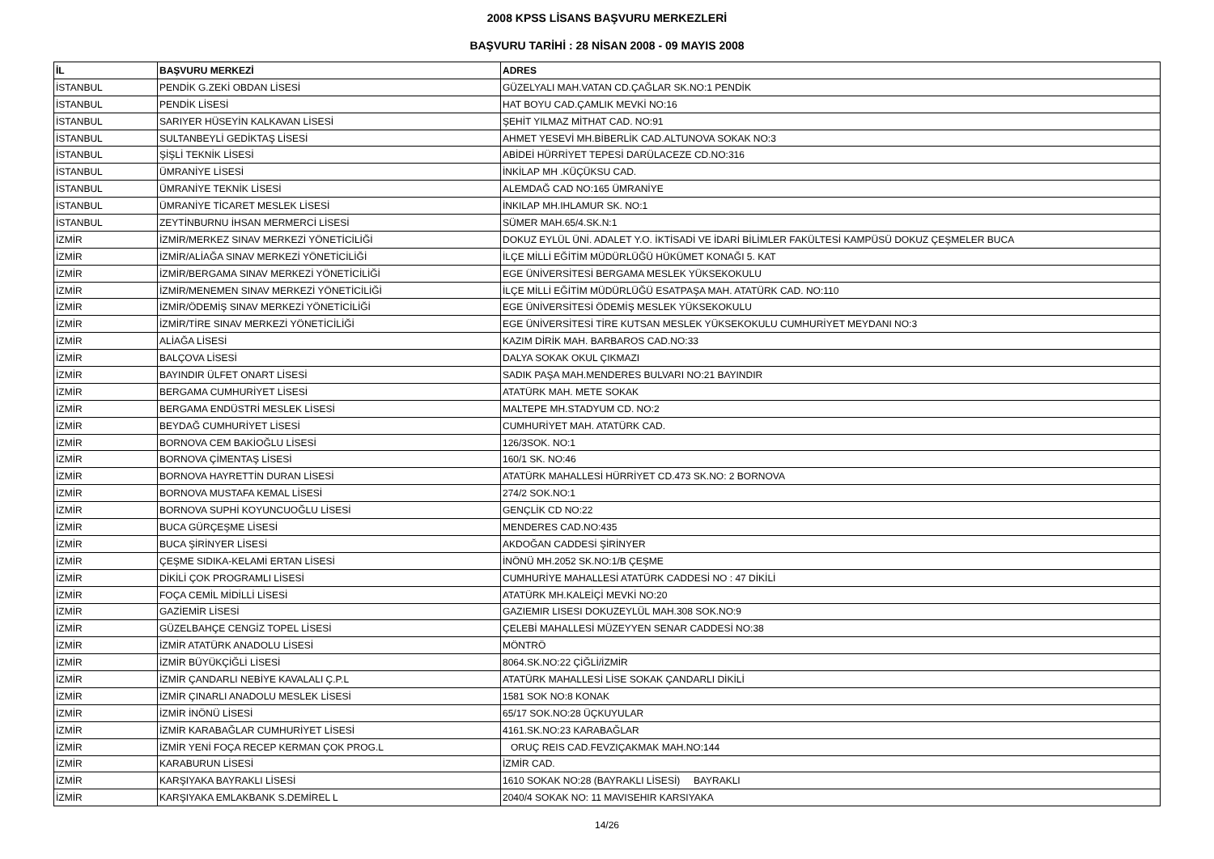2008 KPSS LİSANS BAŞVURU MERKEZLERİ
BAŞVURU TARİHİ : 28 NİSAN 2008 - 09 MAYIS 2008
| İL | BAŞVURU MERKEZİ | ADRES |
| --- | --- | --- |
| İSTANBUL | PENDİK G.ZEKİ OBDAN LİSESİ | GÜZELYALI MAH.VATAN CD.ÇAĞLAR SK.NO:1 PENDİK |
| İSTANBUL | PENDİK LİSESİ | HAT BOYU CAD.ÇAMLIK MEVKİ NO:16 |
| İSTANBUL | SARIYER HÜSEYİN KALKAVAN LİSESİ | ŞEHİT YILMAZ MİTHAT CAD. NO:91 |
| İSTANBUL | SULTANBEYLİ GEDİKTAŞ LİSESİ | AHMET YESEVİ MH.BİBERLİK CAD.ALTUNOVA SOKAK NO:3 |
| İSTANBUL | ŞİŞLİ TEKNİK LİSESİ | ABİDEİ HÜRRİYET TEPESİ DARÜLACEZE CD.NO:316 |
| İSTANBUL | ÜMRANİYE LİSESİ | İNKİLAP MH .KÜÇÜKSU CAD. |
| İSTANBUL | ÜMRANİYE TEKNİK LİSESİ | ALEMDAĞ CAD NO:165 ÜMRANİYE |
| İSTANBUL | ÜMRANİYE TİCARET MESLEK LİSESİ | İNKILAP MH.IHLAMUR SK. NO:1 |
| İSTANBUL | ZEYTİNBURNU İHSAN MERMERCİ LİSESİ | SÜMER MAH.65/4.SK.N:1 |
| İZMİR | İZMİR/MERKEZ SINAV MERKEZİ YÖNETİCİLİĞİ | DOKUZ EYLÜL ÜNİ. ADALET Y.O. İKTİSADİ VE İDARİ BİLİMLER FAKÜLTESİ KAMPÜSÜ DOKUZ ÇEŞMELER BUCA |
| İZMİR | İZMİR/ALİAĞA SINAV MERKEZİ YÖNETİCİLİĞİ | İLÇE MİLLİ EĞİTİM MÜDÜRLÜĞÜ HÜKÜMET KONAĞI 5. KAT |
| İZMİR | İZMİR/BERGAMA SINAV MERKEZİ YÖNETİCİLİĞİ | EGE ÜNİVERSİTESİ BERGAMA MESLEK YÜKSEKOKULU |
| İZMİR | İZMİR/MENEMEN SINAV MERKEZİ YÖNETİCİLİĞİ | İLÇE MİLLİ EĞİTİM MÜDÜRLÜĞÜ ESATPAŞA MAH. ATATÜRK CAD. NO:110 |
| İZMİR | İZMİR/ÖDEMİŞ SINAV MERKEZİ YÖNETİCİLİĞİ | EGE ÜNİVERSİTESİ ÖDEMİŞ MESLEK YÜKSEKOKULU |
| İZMİR | İZMİR/TİRE SINAV MERKEZİ YÖNETİCİLİĞİ | EGE ÜNİVERSİTESİ TİRE KUTSAN MESLEK YÜKSEKOKULU CUMHURİYET MEYDANI NO:3 |
| İZMİR | ALİAĞA LİSESİ | KAZIM DİRİK MAH. BARBAROS CAD.NO:33 |
| İZMİR | BALÇOVA LİSESİ | DALYA SOKAK OKUL ÇIKMAZI |
| İZMİR | BAYINDIR ÜLFET ONART LİSESİ | SADIK PAŞA MAH.MENDERES BULVARI NO:21 BAYINDIR |
| İZMİR | BERGAMA CUMHURİYET LİSESİ | ATATÜRK MAH. METE SOKAK |
| İZMİR | BERGAMA ENDÜSTRİ MESLEK LİSESİ | MALTEPE MH.STADYUM CD. NO:2 |
| İZMİR | BEYDAĞ CUMHURİYET LİSESİ | CUMHURİYET MAH. ATATÜRK CAD. |
| İZMİR | BORNOVA CEM BAKİOĞLU LİSESİ | 126/3SOK. NO:1 |
| İZMİR | BORNOVA ÇİMENTAŞ LİSESİ | 160/1 SK. NO:46 |
| İZMİR | BORNOVA HAYRETTİN DURAN LİSESİ | ATATÜRK MAHALLESİ HÜRRİYET CD.473 SK.NO: 2 BORNOVA |
| İZMİR | BORNOVA MUSTAFA KEMAL LİSESİ | 274/2 SOK.NO:1 |
| İZMİR | BORNOVA SUPHİ KOYUNCUOĞLU LİSESİ | GENÇLİK CD NO:22 |
| İZMİR | BUCA GÜRÇEŞME LİSESİ | MENDERES CAD.NO:435 |
| İZMİR | BUCA ŞİRİNYER LİSESİ | AKDOĞAN CADDESİ ŞİRİNYER |
| İZMİR | ÇEŞME SIDIKA-KELAMİ ERTAN LİSESİ | İNÖNÜ MH.2052 SK.NO:1/B ÇEŞME |
| İZMİR | DİKİLİ ÇOK PROGRAMLI LİSESİ | CUMHURİYE MAHALLESİ ATATÜRK CADDESİ NO : 47 DİKİLİ |
| İZMİR | FOÇA CEMİL MİDİLLİ LİSESİ | ATATÜRK MH.KALEİÇİ MEVKİ NO:20 |
| İZMİR | GAZİEMİR LİSESİ | GAZIEMIR LISESI DOKUZEYLÜL MAH.308 SOK.NO:9 |
| İZMİR | GÜZELBAHÇE CENGİZ TOPEL LİSESİ | ÇELEBİ MAHALLESİ MÜZEYYEN SENAR CADDESİ NO:38 |
| İZMİR | İZMİR ATATÜRK ANADOLU LİSESİ | MÖNTRÖ |
| İZMİR | İZMİR BÜYÜKÇİĞLİ LİSESİ | 8064.SK.NO:22 ÇİĞLİ/İZMİR |
| İZMİR | İZMİR ÇANDARLI NEBİYE KAVALALI Ç.P.L | ATATÜRK MAHALLESİ LİSE SOKAK ÇANDARLI DİKİLİ |
| İZMİR | İZMİR ÇINARLI ANADOLU MESLEK LİSESİ | 1581 SOK NO:8 KONAK |
| İZMİR | İZMİR İNÖNÜ LİSESİ | 65/17 SOK.NO:28 ÜÇKUYULAR |
| İZMİR | İZMİR KARABAĞLAR CUMHURİYET LİSESİ | 4161.SK.NO:23 KARABAĞLAR |
| İZMİR | İZMİR YENİ FOÇA RECEP KERMAN ÇOK PROG.L | ORUÇ REIS CAD.FEVZIÇAKMAK MAH.NO:144 |
| İZMİR | KARABURUN LİSESİ | İZMİR CAD. |
| İZMİR | KARŞIYAKA BAYRAKLI LİSESİ | 1610 SOKAK NO:28 (BAYRAKLI LİSESİ) BAYRAKLI |
| İZMİR | KARŞIYAKA EMLAKBANK S.DEMİREL L | 2040/4 SOKAK NO: 11 MAVISEHIR KARSIYAKA |
14/26